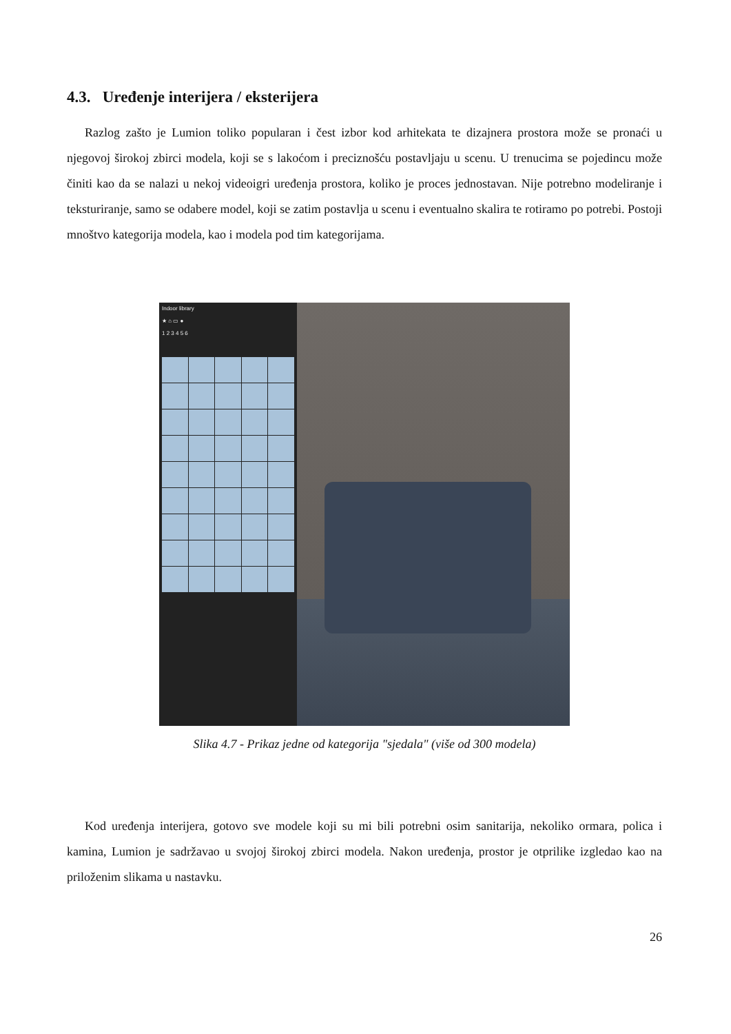4.3. Uređenje interijera / eksterijera
Razlog zašto je Lumion toliko popularan i čest izbor kod arhitekata te dizajnera prostora može se pronaći u njegovoj širokoj zbirci modela, koji se s lakoćom i preciznošću postavljaju u scenu. U trenucima se pojedincu može činiti kao da se nalazi u nekoj videoigri uređenja prostora, koliko je proces jednostavan. Nije potrebno modeliranje i teksturiranje, samo se odabere model, koji se zatim postavlja u scenu i eventualno skalira te rotiramo po potrebi. Postoji mnoštvo kategorija modela, kao i modela pod tim kategorijama.
Indoor library
★ ⌂ ▭ ●
1 2 3 4 5 6
Slika 4.7 - Prikaz jedne od kategorija "sjedala" (više od 300 modela)
Kod uređenja interijera, gotovo sve modele koji su mi bili potrebni osim sanitarija, nekoliko ormara, polica i kamina, Lumion je sadržavao u svojoj širokoj zbirci modela. Nakon uređenja, prostor je otprilike izgledao kao na priloženim slikama u nastavku.
26